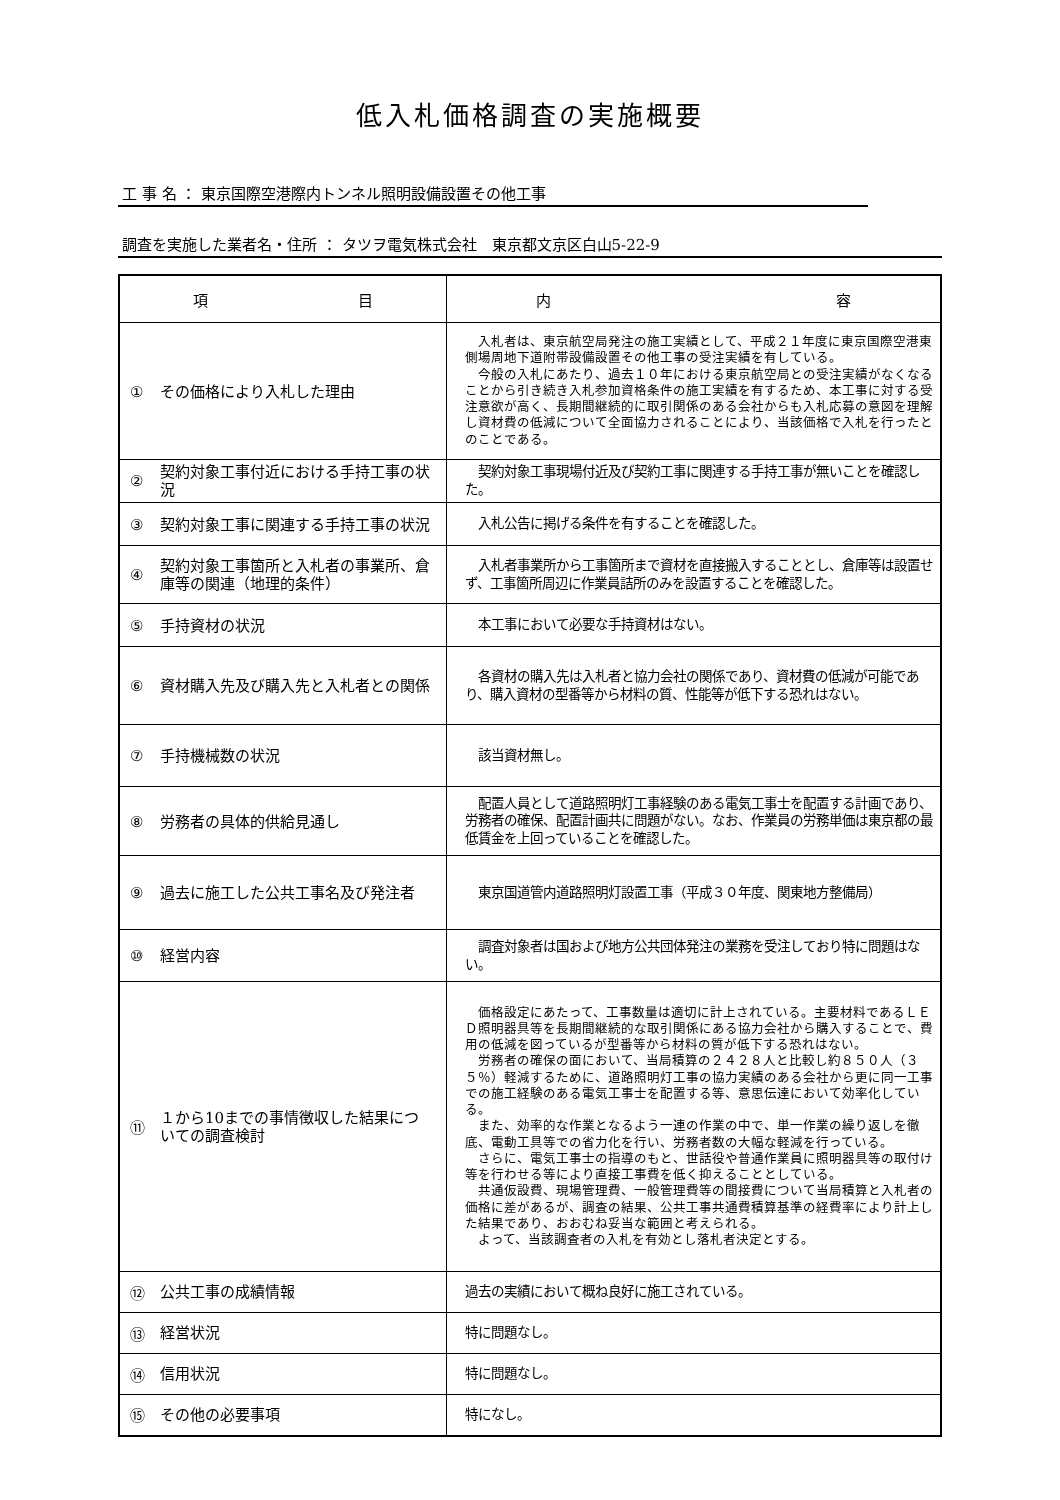低入札価格調査の実施概要
工 事 名 ： 東京国際空港際内トンネル照明設備設置その他工事
調査を実施した業者名・住所 ： タツヲ電気株式会社　東京都文京区白山5-22-9
| 項 目 | 内 容 |
| --- | --- |
| ① その価格により入札した理由 | 入札者は、東京航空局発注の施工実績として、平成２１年度に東京国際空港東側場周地下道附帯設備設置その他工事の受注実績を有している。 今般の入札にあたり、過去１０年における東京航空局との受注実績がなくなることから引き続き入札参加資格条件の施工実績を有するため、本工事に対する受注意欲が高く、長期間継続的に取引関係のある会社からも入札応募の意図を理解し資材費の低減について全面協力されることにより、当該価格で入札を行ったとのことである。 |
| ② 契約対象工事付近における手持工事の状況 | 契約対象工事現場付近及び契約工事に関連する手持工事が無いことを確認した。 |
| ③ 契約対象工事に関連する手持工事の状況 | 入札公告に掲げる条件を有することを確認した。 |
| ④ 契約対象工事箇所と入札者の事業所、倉庫等の関連（地理的条件） | 入札者事業所から工事箇所まで資材を直接搬入することとし、倉庫等は設置せず、工事箇所周辺に作業員詰所のみを設置することを確認した。 |
| ⑤ 手持資材の状況 | 本工事において必要な手持資材はない。 |
| ⑥ 資材購入先及び購入先と入札者との関係 | 各資材の購入先は入札者と協力会社の関係であり、資材費の低減が可能であり、購入資材の型番等から材料の質、性能等が低下する恐れはない。 |
| ⑦ 手持機械数の状況 | 該当資材無し。 |
| ⑧ 労務者の具体的供給見通し | 配置人員として道路照明灯工事経験のある電気工事士を配置する計画であり、労務者の確保、配置計画共に問題がない。なお、作業員の労務単価は東京都の最低賃金を上回っていることを確認した。 |
| ⑨ 過去に施工した公共工事名及び発注者 | 東京国道管内道路照明灯設置工事（平成３０年度、関東地方整備局） |
| ⑩ 経営内容 | 調査対象者は国および地方公共団体発注の業務を受注しており特に問題はない。 |
| ⑪ １から10までの事情徴収した結果についての調査検討 | 価格設定にあたって、工事数量は適切に計上されている。主要材料であるＬＥＤ照明器具等を長期間継続的な取引関係にある協力会社から購入することで、費用の低減を図っているが型番等から材料の質が低下する恐れはない。 労務者の確保の面において、当局積算の２４２８人と比較し約８５０人（３５％）軽減するために、道路照明灯工事の協力実績のある会社から更に同一工事での施工経験のある電気工事士を配置する等、意思伝達において効率化している。 また、効率的な作業となるよう一連の作業の中で、単一作業の繰り返しを徹底、電動工具等での省力化を行い、労務者数の大幅な軽減を行っている。 さらに、電気工事士の指導のもと、世話役や普通作業員に照明器具等の取付け等を行わせる等により直接工事費を低く抑えることとしている。 共通仮設費、現場管理費、一般管理費等の間接費について当局積算と入札者の価格に差があるが、調査の結果、公共工事共通費積算基準の経費率により計上した結果であり、おおむね妥当な範囲と考えられる。 よって、当該調査者の入札を有効とし落札者決定とする。 |
| ⑫ 公共工事の成績情報 | 過去の実績において概ね良好に施工されている。 |
| ⑬ 経営状況 | 特に問題なし。 |
| ⑭ 信用状況 | 特に問題なし。 |
| ⑮ その他の必要事項 | 特になし。 |